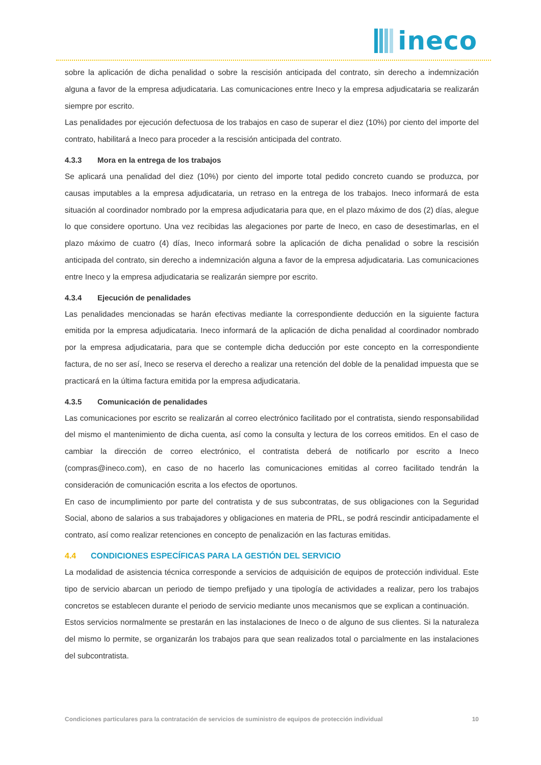ineco
sobre la aplicación de dicha penalidad o sobre la rescisión anticipada del contrato, sin derecho a indemnización alguna a favor de la empresa adjudicataria. Las comunicaciones entre Ineco y la empresa adjudicataria se realizarán siempre por escrito.
Las penalidades por ejecución defectuosa de los trabajos en caso de superar el diez (10%) por ciento del importe del contrato, habilitará a Ineco para proceder a la rescisión anticipada del contrato.
4.3.3 Mora en la entrega de los trabajos
Se aplicará una penalidad del diez (10%) por ciento del importe total pedido concreto cuando se produzca, por causas imputables a la empresa adjudicataria, un retraso en la entrega de los trabajos. Ineco informará de esta situación al coordinador nombrado por la empresa adjudicataria para que, en el plazo máximo de dos (2) días, alegue lo que considere oportuno. Una vez recibidas las alegaciones por parte de Ineco, en caso de desestimarlas, en el plazo máximo de cuatro (4) días, Ineco informará sobre la aplicación de dicha penalidad o sobre la rescisión anticipada del contrato, sin derecho a indemnización alguna a favor de la empresa adjudicataria. Las comunicaciones entre Ineco y la empresa adjudicataria se realizarán siempre por escrito.
4.3.4 Ejecución de penalidades
Las penalidades mencionadas se harán efectivas mediante la correspondiente deducción en la siguiente factura emitida por la empresa adjudicataria. Ineco informará de la aplicación de dicha penalidad al coordinador nombrado por la empresa adjudicataria, para que se contemple dicha deducción por este concepto en la correspondiente factura, de no ser así, Ineco se reserva el derecho a realizar una retención del doble de la penalidad impuesta que se practicará en la última factura emitida por la empresa adjudicataria.
4.3.5 Comunicación de penalidades
Las comunicaciones por escrito se realizarán al correo electrónico facilitado por el contratista, siendo responsabilidad del mismo el mantenimiento de dicha cuenta, así como la consulta y lectura de los correos emitidos. En el caso de cambiar la dirección de correo electrónico, el contratista deberá de notificarlo por escrito a Ineco (compras@ineco.com), en caso de no hacerlo las comunicaciones emitidas al correo facilitado tendrán la consideración de comunicación escrita a los efectos de oportunos.
En caso de incumplimiento por parte del contratista y de sus subcontratas, de sus obligaciones con la Seguridad Social, abono de salarios a sus trabajadores y obligaciones en materia de PRL, se podrá rescindir anticipadamente el contrato, así como realizar retenciones en concepto de penalización en las facturas emitidas.
4.4 CONDICIONES ESPECÍFICAS PARA LA GESTIÓN DEL SERVICIO
La modalidad de asistencia técnica corresponde a servicios de adquisición de equipos de protección individual. Este tipo de servicio abarcan un periodo de tiempo prefijado y una tipología de actividades a realizar, pero los trabajos concretos se establecen durante el periodo de servicio mediante unos mecanismos que se explican a continuación.
Estos servicios normalmente se prestarán en las instalaciones de Ineco o de alguno de sus clientes. Si la naturaleza del mismo lo permite, se organizarán los trabajos para que sean realizados total o parcialmente en las instalaciones del subcontratista.
Condiciones particulares para la contratación de servicios de suministro de equipos de protección individual 10